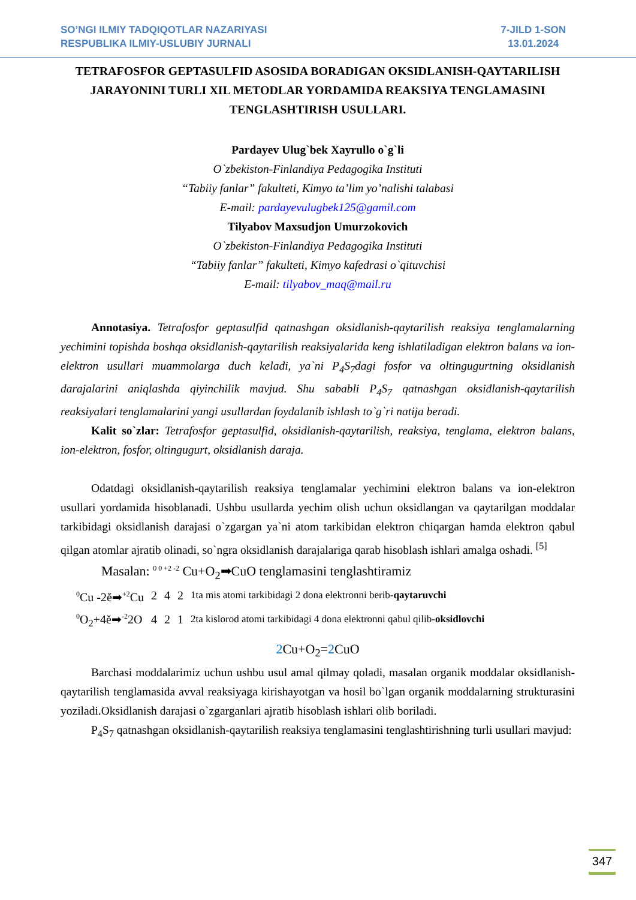SO’NGI ILMIY TADQIQOTLAR NAZARIYASI
RESPUBLIKA ILMIY-USLUBIY JURNALI
7-JILD 1-SON
13.01.2024
TETRAFOSFOR GEPTASULFID ASOSIDA BORADIGAN OKSIDLANISH-QAYTARILISH JARAYONINI TURLI XIL METODLAR YORDAMIDA REAKSIYA TENGLAMASINI TENGLASHTIRISH USULLARI.
Pardayev Ulug`bek Xayrullo o`g`li
O`zbekiston-Finlandiya Pedagogika Instituti
“Tabiiy fanlar” fakulteti, Kimyo ta’lim yo’nalishi talabasi
E-mail: pardayevulugbek125@gamil.com
Tilyabov Maxsudjon Umurzokovich
O`zbekiston-Finlandiya Pedagogika Instituti
“Tabiiy fanlar” fakulteti, Kimyo kafedrasi o`qituvchisi
E-mail: tilyabov_maq@mail.ru
Annotasiya. Tetrafosfor geptasulfid qatnashgan oksidlanish-qaytarilish reaksiya tenglamalarning yechimini topishda boshqa oksidlanish-qaytarilish reaksiyalarida keng ishlatiladigan elektron balans va ion-elektron usullari muammolarga duch keladi, ya`ni P<sub>4</sub>S<sub>7</sub>dagi fosfor va oltingugurtning oksidlanish darajalarini aniqlashda qiyinchilik mavjud. Shu sababli P<sub>4</sub>S<sub>7</sub> qatnashgan oksidlanish-qaytarilish reaksiyalari tenglamalarini yangi usullardan foydalanib ishlash to`g`ri natija beradi.
Kalit so`zlar: Tetrafosfor geptasulfid, oksidlanish-qaytarilish, reaksiya, tenglama, elektron balans, ion-elektron, fosfor, oltingugurt, oksidlanish daraja.
Odatdagi oksidlanish-qaytarilish reaksiya tenglamalar yechimini elektron balans va ion-elektron usullari yordamida hisoblanadi. Ushbu usullarda yechim olish uchun oksidlangan va qaytarilgan moddalar tarkibidagi oksidlanish darajasi o`zgargan ya`ni atom tarkibidan elektron chiqargan hamda elektron qabul qilgan atomlar ajratib olinadi, so`ngra oksidlanish darajalariga qarab hisoblash ishlari amalga oshadi. <sup>[5]</sup>
Masalan: <sup>0 0 +2 -2</sup> Cu+O<sub>2</sub>➡CuO tenglamasini tenglashtiramiz
| <sup>0</sup> Cu -2ĕ➡<sup>+2</sup>Cu | 2 | 4 | 2 | 1ta mis atomi tarkibidagi 2 dona elektronni berib- qaytaruvchi |
| <sup>0</sup> O<sub>2</sub>+4ĕ➡<sup>-2</sup>2O | 4 | 2 | 1 | 2ta kislorod atomi tarkibidagi 4 dona elektronni qabul qilib- oksidlovchi |
2 Cu+O<sub>2</sub>=2 CuO
Barchasi moddalarimiz uchun ushbu usul amal qilmay qoladi, masalan organik moddalar oksidlanish-qaytarilish tenglamasida avval reaksiyaga kirishayotgan va hosil bo`lgan organik moddalarning strukturasini yoziladi.Oksidlanish darajasi o`zgarganlari ajratib hisoblash ishlari olib boriladi.
P<sub>4</sub>S<sub>7</sub> qatnashgan oksidlanish-qaytarilish reaksiya tenglamasini tenglashtirishning turli usullari mavjud:
347